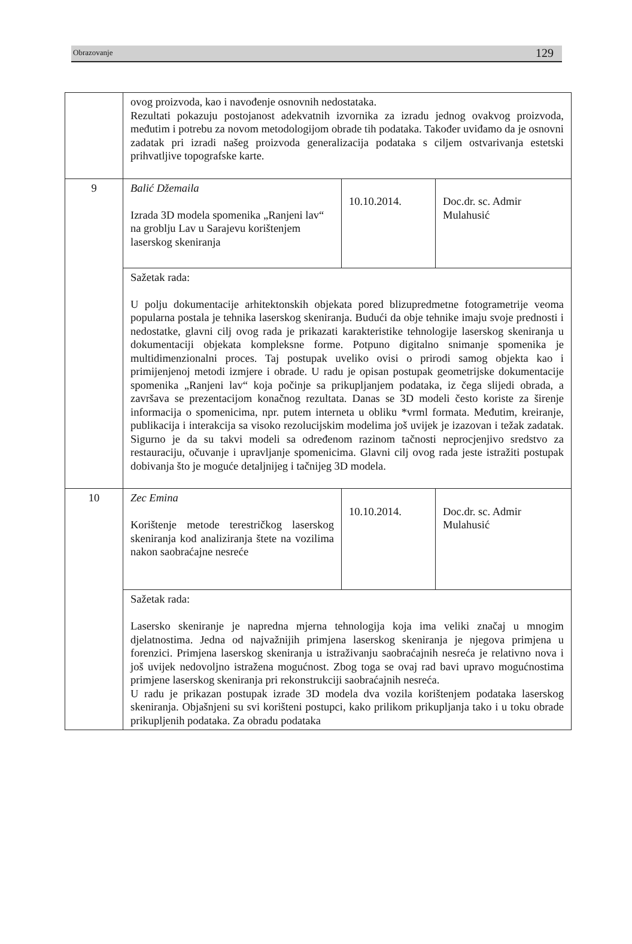Obrazovanje 129
| | ovog proizvoda, kao i navođenje osnovnih nedostataka. Rezultati pokazuju postojanost adekvatnih izvornika za izradu jednog ovakvog proizvoda, međutim i potrebu za novom metodologijom obrade tih podataka. Također uviđamo da je osnovni zadatak pri izradi našeg proizvoda generalizacija podataka s ciljem ostvarivanja estetski prihvatljive topografske karte. | | |
| 9 | Balić Džemaila Izrada 3D modela spomenika „Ranjeni lav“ na groblju Lav u Sarajevu korištenjem laserskog skeniranja | 10.10.2014. | Doc.dr. sc. Admir Mulahusić |
| | Sažetak rada: U polju dokumentacije arhitektonskih objekata pored blizupredmetne fotogrametrije veoma popularna postala je tehnika laserskog skeniranja. Budući da obje tehnike imaju svoje prednosti i nedostatke, glavni cilj ovog rada je prikazati karakteristike tehnologije laserskog skeniranja u dokumentaciji objekata kompleksne forme. Potpuno digitalno snimanje spomenika je multidimenzionalni proces. Taj postupak uveliko ovisi o prirodi samog objekta kao i primijenjenoj metodi izmjere i obrade. U radu je opisan postupak geometrijske dokumentacije spomenika „Ranjeni lav“ koja počinje sa prikupljanjem podataka, iz čega slijedi obrada, a završava se prezentacijom konačnog rezultata. Danas se 3D modeli često koriste za širenje informacija o spomenicima, npr. putem interneta u obliku *vrml formata. Međutim, kreiranje, publikacija i interakcija sa visoko rezolucijskim modelima još uvijek je izazovan i težak zadatak. Sigurno je da su takvi modeli sa određenom razinom tačnosti neprocjenjivo sredstvo za restauraciju, očuvanje i upravljanje spomenicima. Glavni cilj ovog rada jeste istražiti postupak dobivanja što je moguće detaljnijeg i tačnijeg 3D modela. | | |
| 10 | Zec Emina Korištenje metode terestričkog laserskog skeniranja kod analiziranja štete na vozilima nakon saobraćajne nesreće | 10.10.2014. | Doc.dr. sc. Admir Mulahusić |
| | Sažetak rada: Lasersko skeniranje je napredna mjerna tehnologija koja ima veliki značaj u mnogim djelatnostima. Jedna od najvažnijih primjena laserskog skeniranja je njegova primjena u forenzici. Primjena laserskog skeniranja u istraživanju saobraćajnih nesreća je relativno nova i još uvijek nedovoljno istražena mogućnost. Zbog toga se ovaj rad bavi upravo mogućnostima primjene laserskog skeniranja pri rekonstrukciji saobraćajnih nesreća. U radu je prikazan postupak izrade 3D modela dva vozila korištenjem podataka laserskog skeniranja. Objašnjeni su svi korišteni postupci, kako prilikom prikupljanja tako i u toku obrade prikupljenih podataka. Za obradu podataka | | |